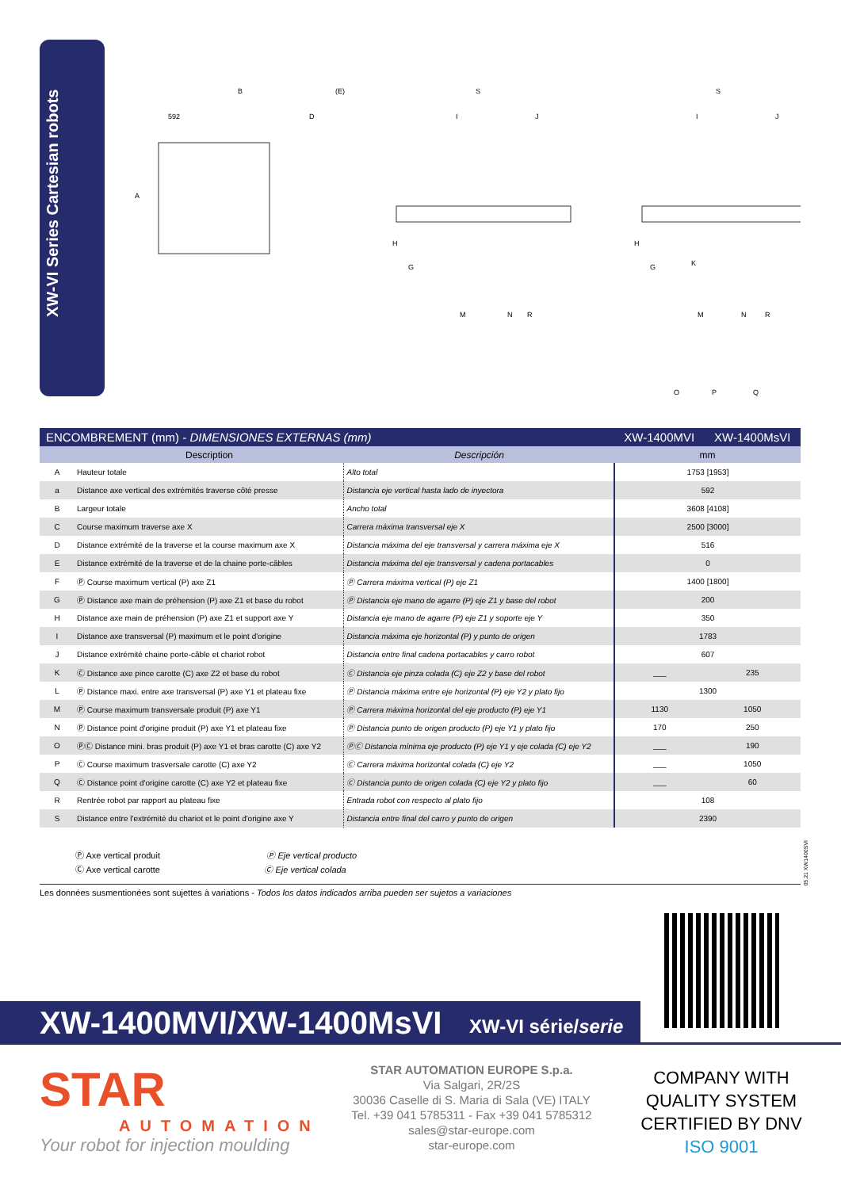XW-VI Series Cartesian robots
B
592
D
(E)
S
I
J
S
I
J
M
N
R
M
N
R
O
P
Q
A
H
G
H
G
K
| ENCOMBREMENT (mm) - DIMENSIONES EXTERNAS (mm) | | | XW-1400MVI | XW-1400MsVI |
| | Description | Descripción | mm | |
| A | Hauteur totale | Alto total | 1753 [1953] | |
| a | Distance axe vertical des extrémités traverse côté presse | Distancia eje vertical hasta lado de inyectora | 592 | |
| B | Largeur totale | Ancho total | 3608 [4108] | |
| C | Course maximum traverse axe X | Carrera máxima transversal eje X | 2500 [3000] | |
| D | Distance extrémité de la traverse et la course maximum axe X | Distancia máxima del eje transversal y carrera máxima eje X | 516 | |
| E | Distance extrémité de la traverse et de la chaine porte-câbles | Distancia máxima del eje transversal y cadena portacables | 0 | |
| F | Ⓟ Course maximum vertical (P) axe Z1 | Ⓟ Carrera máxima vertical (P) eje Z1 | 1400 [1800] | |
| G | Ⓟ Distance axe main de préhension (P) axe Z1 et base du robot | Ⓟ Distancia eje mano de agarre (P) eje Z1 y base del robot | 200 | |
| H | Distance axe main de préhension (P) axe Z1 et support axe Y | Distancia eje mano de agarre (P) eje Z1 y soporte eje Y | 350 | |
| I | Distance axe transversal (P) maximum et le point d'origine | Distancia máxima eje horizontal (P) y punto de origen | 1783 | |
| J | Distance extrémité chaine porte-câble et chariot robot | Distancia entre final cadena portacables y carro robot | 607 | |
| K | Ⓒ Distance axe pince carotte (C) axe Z2 et base du robot | Ⓒ Distancia eje pinza colada (C) eje Z2 y base del robot | ___ | 235 |
| L | Ⓟ Distance maxi. entre axe transversal (P) axe Y1 et plateau fixe | Ⓟ Distancia máxima entre eje horizontal (P) eje Y2 y plato fijo | 1300 | |
| M | Ⓟ Course maximum transversale produit (P) axe Y1 | Ⓟ Carrera máxima horizontal del eje producto (P) eje Y1 | 1130 | 1050 |
| N | Ⓟ Distance point d'origine produit (P) axe Y1 et plateau fixe | Ⓟ Distancia punto de origen producto (P) eje Y1 y plato fijo | 170 | 250 |
| O | ⓅⒸ Distance mini. bras produit (P) axe Y1 et bras carotte (C) axe Y2 | ⓅⒸ Distancia mínima eje producto (P) eje Y1 y eje colada (C) eje Y2 | ___ | 190 |
| P | Ⓒ Course maximum trasversale carotte (C) axe Y2 | Ⓒ Carrera máxima horizontal colada (C) eje Y2 | ___ | 1050 |
| Q | Ⓒ Distance point d'origine carotte (C) axe Y2 et plateau fixe | Ⓒ Distancia punto de origen colada (C) eje Y2 y plato fijo | ___ | 60 |
| R | Rentrée robot par rapport au plateau fixe | Entrada robot con respecto al plato fijo | 108 | |
| S | Distance entre l'extrémité du chariot et le point d'origine axe Y | Distancia entre final del carro y punto de origen | 2390 | |
Ⓟ Axe vertical produit Ⓟ Eje vertical producto
Ⓒ Axe vertical carotte Ⓒ Eje vertical colada
05.21 XW1400SVI
Les données susmentionées sont sujettes à variations - Todos los datos indicados arriba pueden ser sujetos a variaciones
XW-1400MVI/XW-1400MsVI XW-VI série/serie
STAR
AUTOMATION
Your robot for injection moulding
STAR AUTOMATION EUROPE S.p.a.
Via Salgari, 2R/2S
30036 Caselle di S. Maria di Sala (VE) ITALY
Tel. +39 041 5785311 - Fax +39 041 5785312
sales@star-europe.com
star-europe.com
COMPANY WITH
QUALITY SYSTEM
CERTIFIED BY DNV
ISO 9001